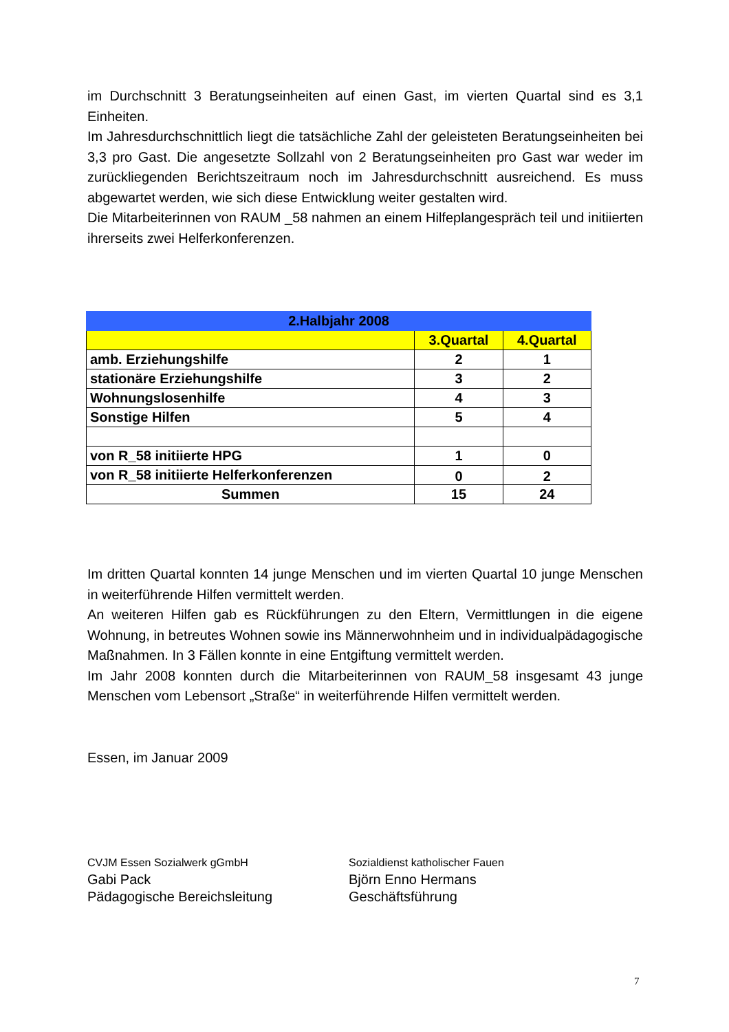im Durchschnitt 3 Beratungseinheiten auf einen Gast, im vierten Quartal sind es 3,1 Einheiten.
Im Jahresdurchschnittlich liegt die tatsächliche Zahl der geleisteten Beratungseinheiten bei 3,3 pro Gast. Die angesetzte Sollzahl von 2 Beratungseinheiten pro Gast war weder im zurückliegenden Berichtszeitraum noch im Jahresdurchschnitt ausreichend. Es muss abgewartet werden, wie sich diese Entwicklung weiter gestalten wird.
Die Mitarbeiterinnen von RAUM _58 nahmen an einem Hilfeplangespräch teil und initiierten ihrerseits zwei Helferkonferenzen.
| 2.Halbjahr 2008 | | |
| --- | --- | --- |
| | 3.Quartal | 4.Quartal |
| amb. Erziehungshilfe | 2 | 1 |
| stationäre Erziehungshilfe | 3 | 2 |
| Wohnungslosenhilfe | 4 | 3 |
| Sonstige Hilfen | 5 | 4 |
| von R_58 initiierte HPG | 1 | 0 |
| von R_58 initiierte Helferkonferenzen | 0 | 2 |
| Summen | 15 | 24 |
Im dritten Quartal konnten 14 junge Menschen und im vierten Quartal 10 junge Menschen in weiterführende Hilfen vermittelt werden.
An weiteren Hilfen gab es Rückführungen zu den Eltern, Vermittlungen in die eigene Wohnung, in betreutes Wohnen sowie ins Männerwohnheim und in individualpädagogische Maßnahmen. In 3 Fällen konnte in eine Entgiftung vermittelt werden.
Im Jahr 2008 konnten durch die Mitarbeiterinnen von RAUM_58 insgesamt 43 junge Menschen vom Lebensort „Straße“ in weiterführende Hilfen vermittelt werden.
Essen, im Januar 2009
CVJM Essen Sozialwerk gGmbH
Gabi Pack
Pädagogische Bereichsleitung
Sozialdienst katholischer Fauen
Björn Enno Hermans
Geschäftsführung
7